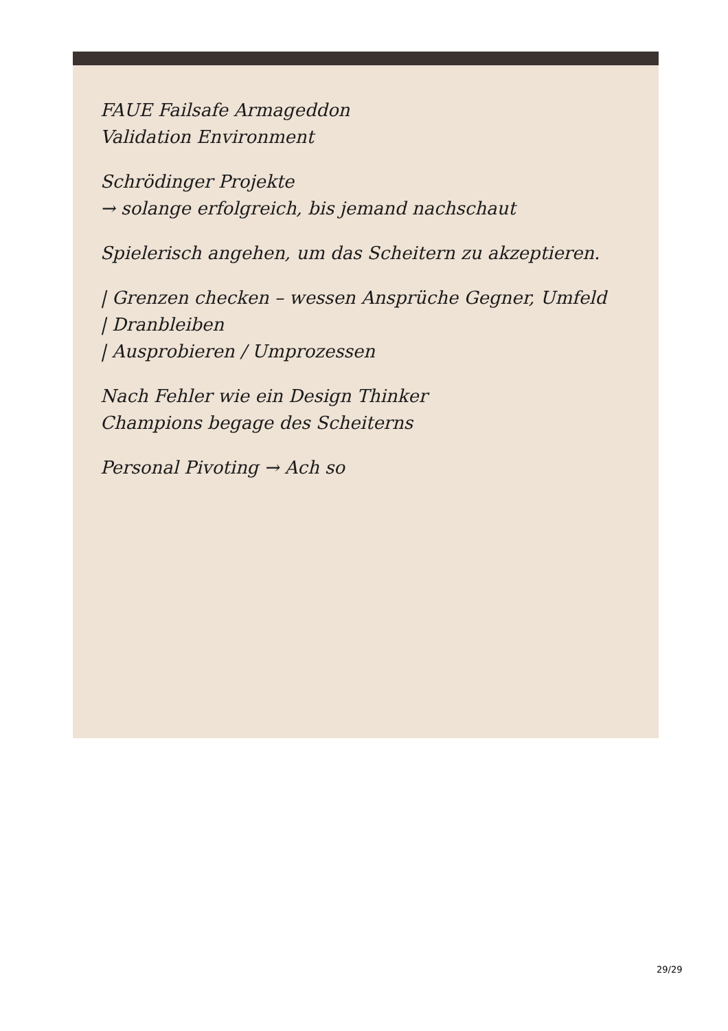FAUE Failsafe Armageddon
Validation Environment
Schrödinger Projekte
→ solange erfolgreich, bis jemand nachschaut
Spielerisch angehen, um das Scheitern zu akzeptieren.
| Grenzen checken – wessen Ansprüche Gegner, Umfeld
| Dranbleiben
| Ausprobieren / Umprozessen
Nach Fehler wie ein Design Thinker
Champions begage des Scheiterns
Personal Pivoting → Ach so
29/29